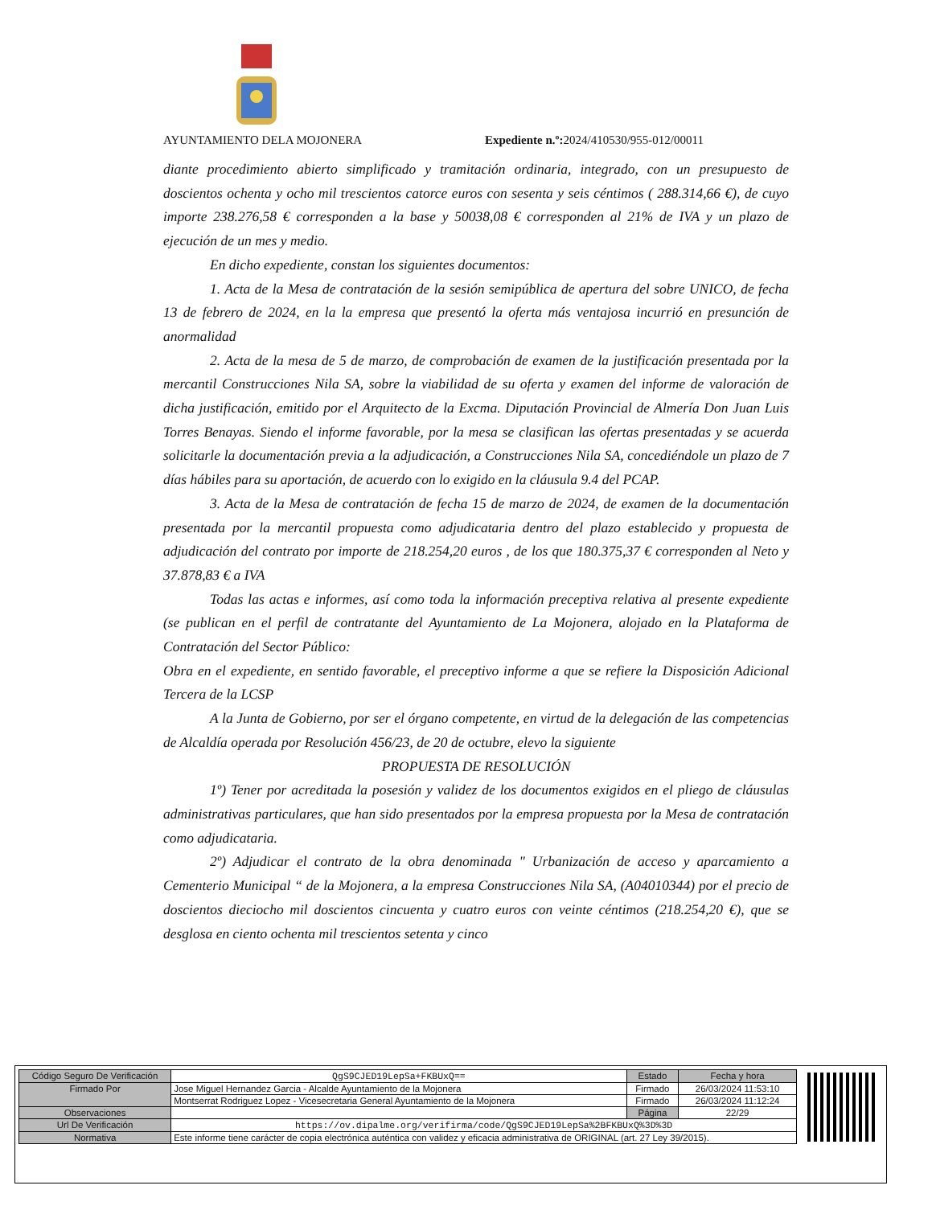AYUNTAMIENTO DELA MOJONERA Expediente n.º: 2024/410530/955-012/00011
diante procedimiento abierto simplificado y tramitación ordinaria, integrado, con un presupuesto de doscientos ochenta y ocho mil trescientos catorce euros con sesenta y seis céntimos ( 288.314,66 €), de cuyo importe 238.276,58 € corresponden a la base y 50038,08 € corresponden al 21% de IVA y un plazo de ejecución de un mes y medio.
En dicho expediente, constan los siguientes documentos:
1. Acta de la Mesa de contratación de la sesión semipública de apertura del sobre UNICO, de fecha 13 de febrero de 2024, en la la empresa que presentó la oferta más ventajosa incurrió en presunción de anormalidad
2. Acta de la mesa de 5 de marzo, de comprobación de examen de la justificación presentada por la mercantil Construcciones Nila SA, sobre la viabilidad de su oferta y examen del informe de valoración de dicha justificación, emitido por el Arquitecto de la Excma. Diputación Provincial de Almería Don Juan Luis Torres Benayas. Siendo el informe favorable, por la mesa se clasifican las ofertas presentadas y se acuerda solicitarle la documentación previa a la adjudicación, a Construcciones Nila SA, concediéndole un plazo de 7 días hábiles para su aportación, de acuerdo con lo exigido en la cláusula 9.4 del PCAP.
3. Acta de la Mesa de contratación de fecha 15 de marzo de 2024, de examen de la documentación presentada por la mercantil propuesta como adjudicataria dentro del plazo establecido y propuesta de adjudicación del contrato por importe de 218.254,20 euros , de los que 180.375,37 € corresponden al Neto y 37.878,83 € a IVA
Todas las actas e informes, así como toda la información preceptiva relativa al presente expediente (se publican en el perfil de contratante del Ayuntamiento de La Mojonera, alojado en la Plataforma de Contratación del Sector Público:
Obra en el expediente, en sentido favorable, el preceptivo informe a que se refiere la Disposición Adicional Tercera de la LCSP
A la Junta de Gobierno, por ser el órgano competente, en virtud de la delegación de las competencias de Alcaldía operada por Resolución 456/23, de 20 de octubre, elevo la siguiente
PROPUESTA DE RESOLUCIÓN
1º) Tener por acreditada la posesión y validez de los documentos exigidos en el pliego de cláusulas administrativas particulares, que han sido presentados por la empresa propuesta por la Mesa de contratación como adjudicataria.
2º) Adjudicar el contrato de la obra denominada " Urbanización de acceso y aparcamiento a Cementerio Municipal “ de la Mojonera, a la empresa Construcciones Nila SA, (A04010344) por el precio de doscientos dieciocho mil doscientos cincuenta y cuatro euros con veinte céntimos (218.254,20 €), que se desglosa en ciento ochenta mil trescientos setenta y cinco
| Código Seguro De Verificación | QgS9CJED19LepSa+FKBUxQ== | Estado | Fecha y hora |
| Firmado Por | Jose Miguel Hernandez Garcia - Alcalde Ayuntamiento de la Mojonera | Firmado | 26/03/2024 11:53:10 |
| | Montserrat Rodriguez Lopez - Vicesecretaria General Ayuntamiento de la Mojonera | Firmado | 26/03/2024 11:12:24 |
| Observaciones | | Página | 22/29 |
| Url De Verificación | https://ov.dipalme.org/verifirma/code/QgS9CJED19LepSa%2BFKBUxQ%3D%3D | | |
| Normativa | Este informe tiene carácter de copia electrónica auténtica con validez y eficacia administrativa de ORIGINAL (art. 27 Ley 39/2015). | | |